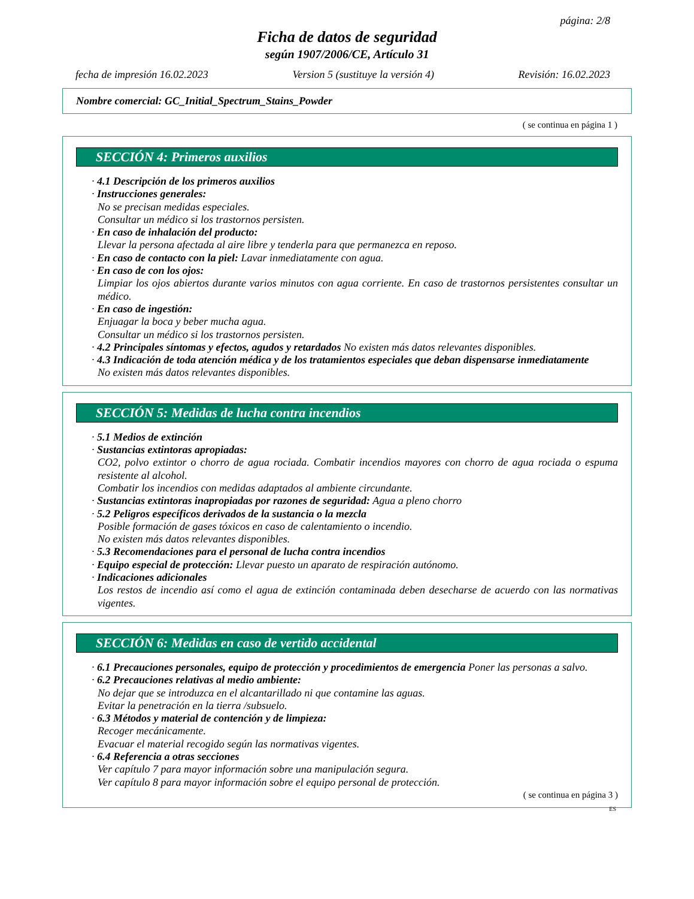página: 2/8
Ficha de datos de seguridad
según 1907/2006/CE, Artículo 31
fecha de impresión 16.02.2023 Version 5 (sustituye la versión 4) Revisión: 16.02.2023
Nombre comercial: GC_Initial_Spectrum_Stains_Powder
( se continua en página 1 )
SECCIÓN 4: Primeros auxilios
· 4.1 Descripción de los primeros auxilios
· Instrucciones generales:
No se precisan medidas especiales.
Consultar un médico si los trastornos persisten.
· En caso de inhalación del producto:
Llevar la persona afectada al aire libre y tenderla para que permanezca en reposo.
· En caso de contacto con la piel: Lavar inmediatamente con agua.
· En caso de con los ojos:
Limpiar los ojos abiertos durante varios minutos con agua corriente. En caso de trastornos persistentes consultar un médico.
· En caso de ingestión:
Enjuagar la boca y beber mucha agua.
Consultar un médico si los trastornos persisten.
· 4.2 Principales síntomas y efectos, agudos y retardados No existen más datos relevantes disponibles.
· 4.3 Indicación de toda atención médica y de los tratamientos especiales que deban dispensarse inmediatamente
No existen más datos relevantes disponibles.
SECCIÓN 5: Medidas de lucha contra incendios
· 5.1 Medios de extinción
· Sustancias extintoras apropiadas:
CO2, polvo extintor o chorro de agua rociada. Combatir incendios mayores con chorro de agua rociada o espuma resistente al alcohol.
Combatir los incendios con medidas adaptados al ambiente circundante.
· Sustancias extintoras inapropiadas por razones de seguridad: Agua a pleno chorro
· 5.2 Peligros específicos derivados de la sustancia o la mezcla
Posible formación de gases tóxicos en caso de calentamiento o incendio.
No existen más datos relevantes disponibles.
· 5.3 Recomendaciones para el personal de lucha contra incendios
· Equipo especial de protección: Llevar puesto un aparato de respiración autónomo.
· Indicaciones adicionales
Los restos de incendio así como el agua de extinción contaminada deben desecharse de acuerdo con las normativas vigentes.
SECCIÓN 6: Medidas en caso de vertido accidental
· 6.1 Precauciones personales, equipo de protección y procedimientos de emergencia Poner las personas a salvo.
· 6.2 Precauciones relativas al medio ambiente:
No dejar que se introduzca en el alcantarillado ni que contamine las aguas.
Evitar la penetración en la tierra /subsuelo.
· 6.3 Métodos y material de contención y de limpieza:
Recoger mecánicamente.
Evacuar el material recogido según las normativas vigentes.
· 6.4 Referencia a otras secciones
Ver capítulo 7 para mayor información sobre una manipulación segura.
Ver capítulo 8 para mayor información sobre el equipo personal de protección.
( se continua en página 3 )
ES